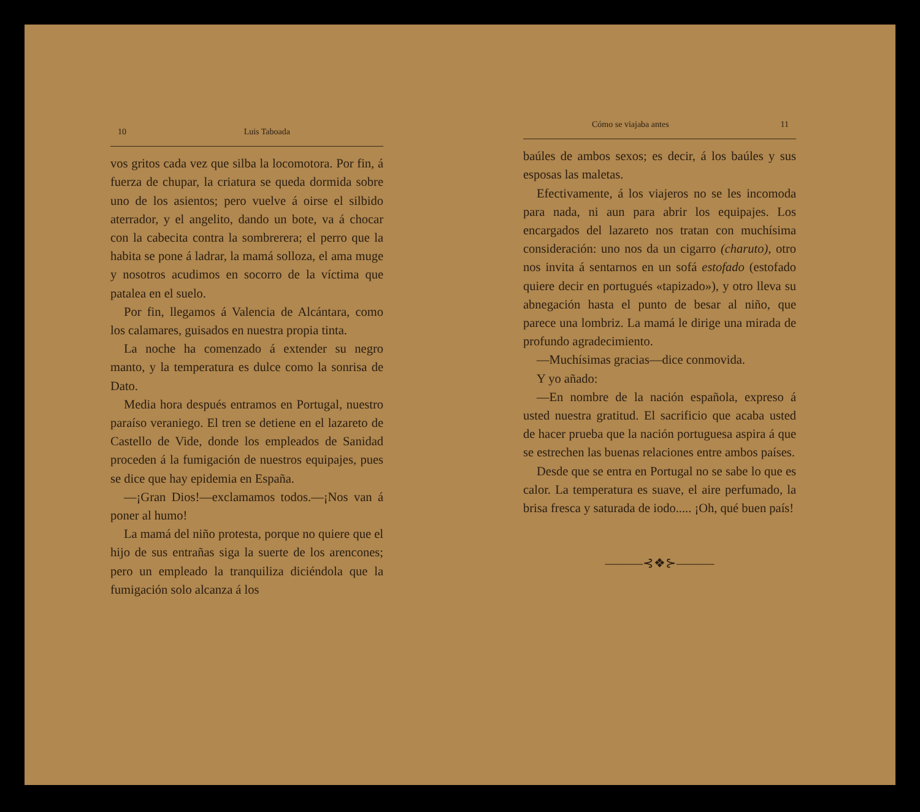10 Luis Taboada
vos gritos cada vez que silba la locomotora. Por fin, á fuerza de chupar, la criatura se queda dormida sobre uno de los asientos; pero vuelve á oirse el silbido aterrador, y el angelito, dando un bote, va á chocar con la cabecita contra la sombrerera; el perro que la habita se pone á ladrar, la mamá solloza, el ama muge y nosotros acudimos en socorro de la víctima que patalea en el suelo.
Por fin, llegamos á Valencia de Alcántara, como los calamares, guisados en nuestra propia tinta.
La noche ha comenzado á extender su negro manto, y la temperatura es dulce como la sonrisa de Dato.
Media hora después entramos en Portugal, nuestro paraíso veraniego. El tren se detiene en el lazareto de Castello de Vide, donde los empleados de Sanidad proceden á la fumigación de nuestros equipajes, pues se dice que hay epidemia en España.
—¡Gran Dios!—exclamamos todos.—¡Nos van á poner al humo!
La mamá del niño protesta, porque no quiere que el hijo de sus entrañas siga la suerte de los arencones; pero un empleado la tranquiliza diciéndola que la fumigación solo alcanza á los
Cómo se viajaba antes 11
baúles de ambos sexos; es decir, á los baúles y sus esposas las maletas.
Efectivamente, á los viajeros no se les incomoda para nada, ni aun para abrir los equipajes. Los encargados del lazareto nos tratan con muchísima consideración: uno nos da un cigarro (charuto), otro nos invita á sentarnos en un sofá estofado (estofado quiere decir en portugués «tapizado»), y otro lleva su abnegación hasta el punto de besar al niño, que parece una lombriz. La mamá le dirige una mirada de profundo agradecimiento.
—Muchísimas gracias—dice conmovida.
Y yo añado:
—En nombre de la nación española, expreso á usted nuestra gratitud. El sacrificio que acaba usted de hacer prueba que la nación portuguesa aspira á que se estrechen las buenas relaciones entre ambos países.
Desde que se entra en Portugal no se sabe lo que es calor. La temperatura es suave, el aire perfumado, la brisa fresca y saturada de iodo..... ¡Oh, qué buen país!
———⊰❖⊱———